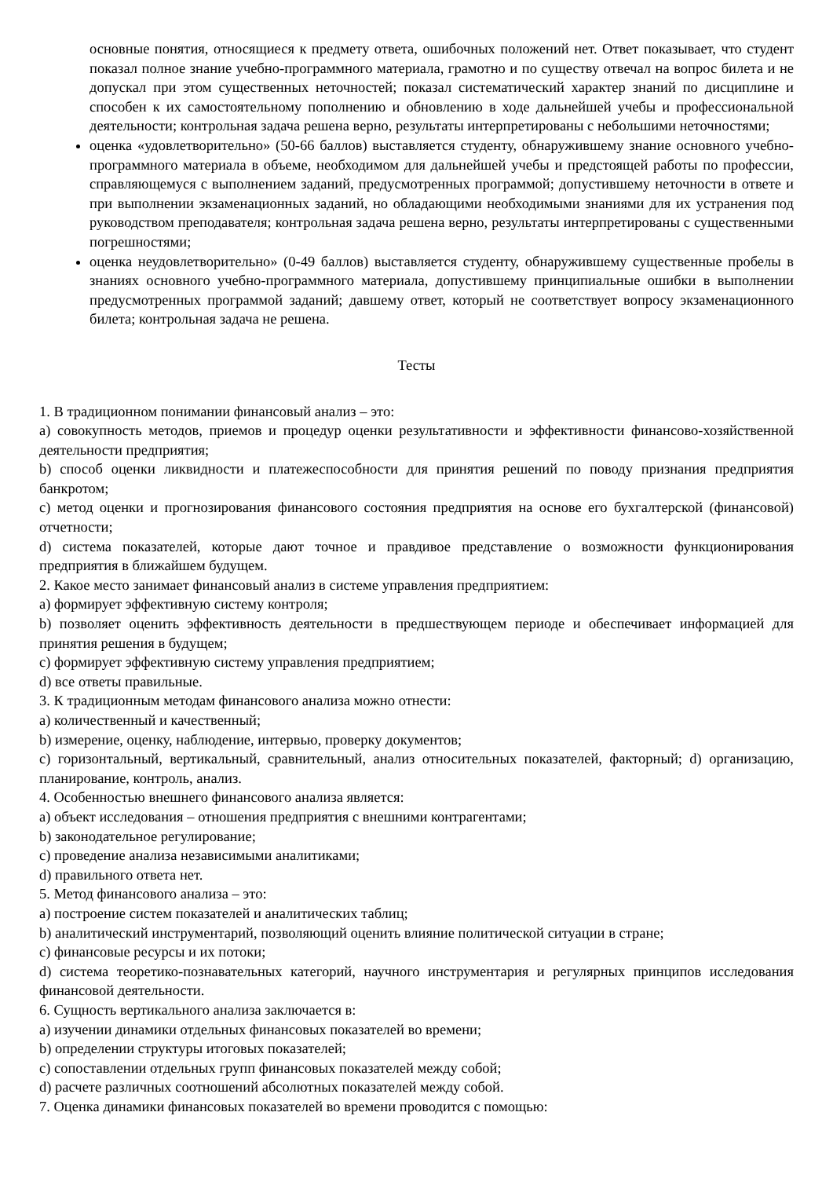основные понятия, относящиеся к предмету ответа, ошибочных положений нет. Ответ показывает, что студент показал полное знание учебно-программного материала, грамотно и по существу отвечал на вопрос билета и не допускал при этом существенных неточностей; показал систематический характер знаний по дисциплине и способен к их самостоятельному пополнению и обновлению в ходе дальнейшей учебы и профессиональной деятельности; контрольная задача решена верно, результаты интерпретированы с небольшими неточностями;
оценка «удовлетворительно» (50-66 баллов) выставляется студенту, обнаружившему знание основного учебно-программного материала в объеме, необходимом для дальнейшей учебы и предстоящей работы по профессии, справляющемуся с выполнением заданий, предусмотренных программой; допустившему неточности в ответе и при выполнении экзаменационных заданий, но обладающими необходимыми знаниями для их устранения под руководством преподавателя; контрольная задача решена верно, результаты интерпретированы с существенными погрешностями;
оценка неудовлетворительно» (0-49 баллов) выставляется студенту, обнаружившему существенные пробелы в знаниях основного учебно-программного материала, допустившему принципиальные ошибки в выполнении предусмотренных программой заданий; давшему ответ, который не соответствует вопросу экзаменационного билета; контрольная задача не решена.
Тесты
1. В традиционном понимании финансовый анализ – это:
a) совокупность методов, приемов и процедур оценки результативности и эффективности финансово-хозяйственной деятельности предприятия;
b) способ оценки ликвидности и платежеспособности для принятия решений по поводу признания предприятия банкротом;
c) метод оценки и прогнозирования финансового состояния предприятия на основе его бухгалтерской (финансовой) отчетности;
d) система показателей, которые дают точное и правдивое представление о возможности функционирования предприятия в ближайшем будущем.
2. Какое место занимает финансовый анализ в системе управления предприятием:
a) формирует эффективную систему контроля;
b) позволяет оценить эффективность деятельности в предшествующем периоде и обеспечивает информацией для принятия решения в будущем;
c) формирует эффективную систему управления предприятием;
d) все ответы правильные.
3. К традиционным методам финансового анализа можно отнести:
a) количественный и качественный;
b) измерение, оценку, наблюдение, интервью, проверку документов;
c) горизонтальный, вертикальный, сравнительный, анализ относительных показателей, факторный; d) организацию, планирование, контроль, анализ.
4. Особенностью внешнего финансового анализа является:
a) объект исследования – отношения предприятия с внешними контрагентами;
b) законодательное регулирование;
c) проведение анализа независимыми аналитиками;
d) правильного ответа нет.
5. Метод финансового анализа – это:
a) построение систем показателей и аналитических таблиц;
b) аналитический инструментарий, позволяющий оценить влияние политической ситуации в стране;
c) финансовые ресурсы и их потоки;
d) система теоретико-познавательных категорий, научного инструментария и регулярных принципов исследования финансовой деятельности.
6. Сущность вертикального анализа заключается в:
a) изучении динамики отдельных финансовых показателей во времени;
b) определении структуры итоговых показателей;
c) сопоставлении отдельных групп финансовых показателей между собой;
d) расчете различных соотношений абсолютных показателей между собой.
7. Оценка динамики финансовых показателей во времени проводится с помощью: